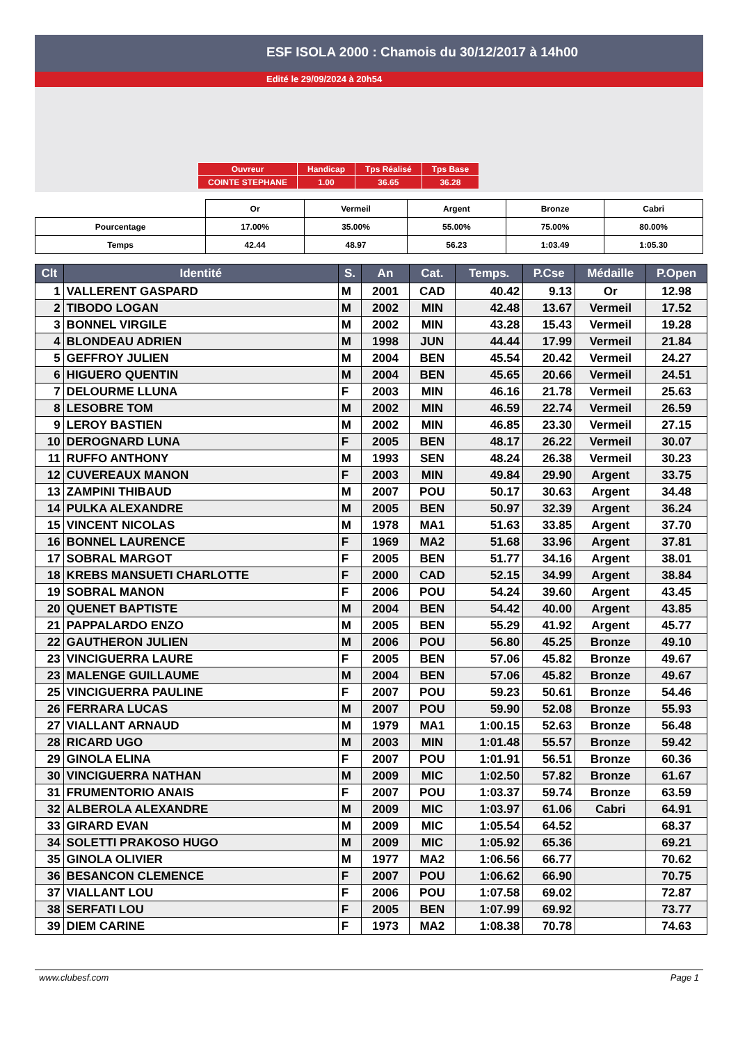ESF ISOLA 2000 : Chamois du 30/12/2017 à 14h00
Edité le 29/09/2024 à 20h54
| Ouvreur | Handicap | Tps Réalisé | Tps Base |
| COINTE STEPHANE | 1.00 | 36.65 | 36.28 |
| | Or | Vermeil | Argent | Bronze | Cabri |
| --- | --- | --- | --- | --- | --- |
| Pourcentage | 17.00% | 35.00% | 55.00% | 75.00% | 80.00% |
| Temps | 42.44 | 48.97 | 56.23 | 1:03.49 | 1:05.30 |
| Clt | Identité | S. | An | Cat. | Temps. | P.Cse | Médaille | P.Open |
| --- | --- | --- | --- | --- | --- | --- | --- | --- |
| 1 | VALLERENT GASPARD | M | 2001 | CAD | 40.42 | 9.13 | Or | 12.98 |
| 2 | TIBODO LOGAN | M | 2002 | MIN | 42.48 | 13.67 | Vermeil | 17.52 |
| 3 | BONNEL VIRGILE | M | 2002 | MIN | 43.28 | 15.43 | Vermeil | 19.28 |
| 4 | BLONDEAU ADRIEN | M | 1998 | JUN | 44.44 | 17.99 | Vermeil | 21.84 |
| 5 | GEFFROY JULIEN | M | 2004 | BEN | 45.54 | 20.42 | Vermeil | 24.27 |
| 6 | HIGUERO QUENTIN | M | 2004 | BEN | 45.65 | 20.66 | Vermeil | 24.51 |
| 7 | DELOURME LLUNA | F | 2003 | MIN | 46.16 | 21.78 | Vermeil | 25.63 |
| 8 | LESOBRE TOM | M | 2002 | MIN | 46.59 | 22.74 | Vermeil | 26.59 |
| 9 | LEROY BASTIEN | M | 2002 | MIN | 46.85 | 23.30 | Vermeil | 27.15 |
| 10 | DEROGNARD LUNA | F | 2005 | BEN | 48.17 | 26.22 | Vermeil | 30.07 |
| 11 | RUFFO ANTHONY | M | 1993 | SEN | 48.24 | 26.38 | Vermeil | 30.23 |
| 12 | CUVEREAUX MANON | F | 2003 | MIN | 49.84 | 29.90 | Argent | 33.75 |
| 13 | ZAMPINI THIBAUD | M | 2007 | POU | 50.17 | 30.63 | Argent | 34.48 |
| 14 | PULKA ALEXANDRE | M | 2005 | BEN | 50.97 | 32.39 | Argent | 36.24 |
| 15 | VINCENT NICOLAS | M | 1978 | MA1 | 51.63 | 33.85 | Argent | 37.70 |
| 16 | BONNEL LAURENCE | F | 1969 | MA2 | 51.68 | 33.96 | Argent | 37.81 |
| 17 | SOBRAL MARGOT | F | 2005 | BEN | 51.77 | 34.16 | Argent | 38.01 |
| 18 | KREBS MANSUETI CHARLOTTE | F | 2000 | CAD | 52.15 | 34.99 | Argent | 38.84 |
| 19 | SOBRAL MANON | F | 2006 | POU | 54.24 | 39.60 | Argent | 43.45 |
| 20 | QUENET BAPTISTE | M | 2004 | BEN | 54.42 | 40.00 | Argent | 43.85 |
| 21 | PAPPALARDO ENZO | M | 2005 | BEN | 55.29 | 41.92 | Argent | 45.77 |
| 22 | GAUTHERON JULIEN | M | 2006 | POU | 56.80 | 45.25 | Bronze | 49.10 |
| 23 | VINCIGUERRA LAURE | F | 2005 | BEN | 57.06 | 45.82 | Bronze | 49.67 |
| 23 | MALENGE GUILLAUME | M | 2004 | BEN | 57.06 | 45.82 | Bronze | 49.67 |
| 25 | VINCIGUERRA PAULINE | F | 2007 | POU | 59.23 | 50.61 | Bronze | 54.46 |
| 26 | FERRARA LUCAS | M | 2007 | POU | 59.90 | 52.08 | Bronze | 55.93 |
| 27 | VIALLANT ARNAUD | M | 1979 | MA1 | 1:00.15 | 52.63 | Bronze | 56.48 |
| 28 | RICARD UGO | M | 2003 | MIN | 1:01.48 | 55.57 | Bronze | 59.42 |
| 29 | GINOLA ELINA | F | 2007 | POU | 1:01.91 | 56.51 | Bronze | 60.36 |
| 30 | VINCIGUERRA NATHAN | M | 2009 | MIC | 1:02.50 | 57.82 | Bronze | 61.67 |
| 31 | FRUMENTORIO ANAIS | F | 2007 | POU | 1:03.37 | 59.74 | Bronze | 63.59 |
| 32 | ALBEROLA ALEXANDRE | M | 2009 | MIC | 1:03.97 | 61.06 | Cabri | 64.91 |
| 33 | GIRARD EVAN | M | 2009 | MIC | 1:05.54 | 64.52 | | 68.37 |
| 34 | SOLETTI PRAKOSO HUGO | M | 2009 | MIC | 1:05.92 | 65.36 | | 69.21 |
| 35 | GINOLA OLIVIER | M | 1977 | MA2 | 1:06.56 | 66.77 | | 70.62 |
| 36 | BESANCON CLEMENCE | F | 2007 | POU | 1:06.62 | 66.90 | | 70.75 |
| 37 | VIALLANT LOU | F | 2006 | POU | 1:07.58 | 69.02 | | 72.87 |
| 38 | SERFATI LOU | F | 2005 | BEN | 1:07.99 | 69.92 | | 73.77 |
| 39 | DIEM CARINE | F | 1973 | MA2 | 1:08.38 | 70.78 | | 74.63 |
www.clubesf.com Page 1